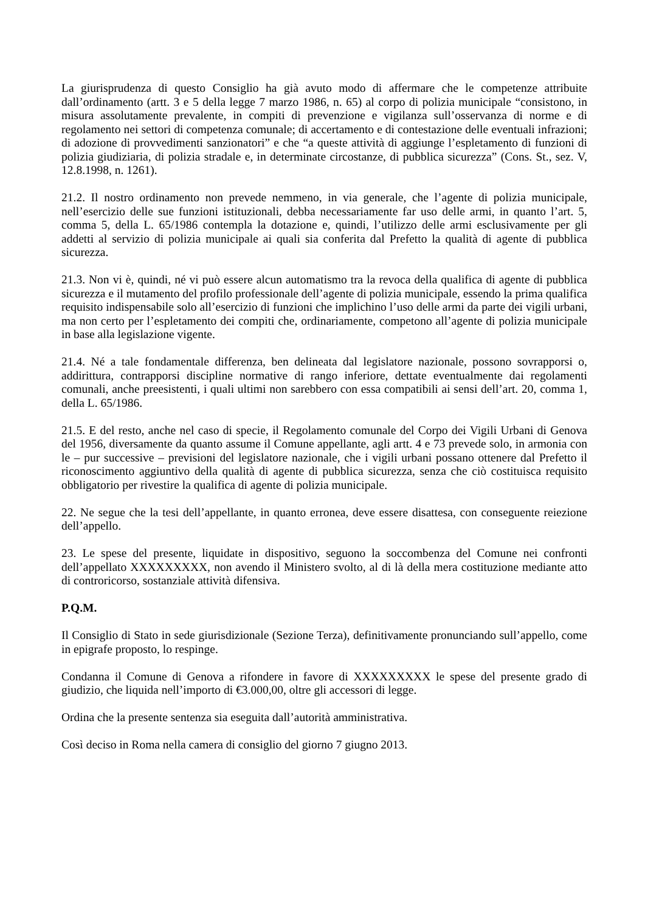La giurisprudenza di questo Consiglio ha già avuto modo di affermare che le competenze attribuite dall’ordinamento (artt. 3 e 5 della legge 7 marzo 1986, n. 65) al corpo di polizia municipale “consistono, in misura assolutamente prevalente, in compiti di prevenzione e vigilanza sull’osservanza di norme e di regolamento nei settori di competenza comunale; di accertamento e di contestazione delle eventuali infrazioni; di adozione di provvedimenti sanzionatori” e che “a queste attività di aggiunge l’espletamento di funzioni di polizia giudiziaria, di polizia stradale e, in determinate circostanze, di pubblica sicurezza” (Cons. St., sez. V, 12.8.1998, n. 1261).
21.2. Il nostro ordinamento non prevede nemmeno, in via generale, che l’agente di polizia municipale, nell’esercizio delle sue funzioni istituzionali, debba necessariamente far uso delle armi, in quanto l’art. 5, comma 5, della L. 65/1986 contempla la dotazione e, quindi, l’utilizzo delle armi esclusivamente per gli addetti al servizio di polizia municipale ai quali sia conferita dal Prefetto la qualità di agente di pubblica sicurezza.
21.3. Non vi è, quindi, né vi può essere alcun automatismo tra la revoca della qualifica di agente di pubblica sicurezza e il mutamento del profilo professionale dell’agente di polizia municipale, essendo la prima qualifica requisito indispensabile solo all’esercizio di funzioni che implichino l’uso delle armi da parte dei vigili urbani, ma non certo per l’espletamento dei compiti che, ordinariamente, competono all’agente di polizia municipale in base alla legislazione vigente.
21.4. Né a tale fondamentale differenza, ben delineata dal legislatore nazionale, possono sovrapporsi o, addirittura, contrapporsi discipline normative di rango inferiore, dettate eventualmente dai regolamenti comunali, anche preesistenti, i quali ultimi non sarebbero con essa compatibili ai sensi dell’art. 20, comma 1, della L. 65/1986.
21.5. E del resto, anche nel caso di specie, il Regolamento comunale del Corpo dei Vigili Urbani di Genova del 1956, diversamente da quanto assume il Comune appellante, agli artt. 4 e 73 prevede solo, in armonia con le – pur successive – previsioni del legislatore nazionale, che i vigili urbani possano ottenere dal Prefetto il riconoscimento aggiuntivo della qualità di agente di pubblica sicurezza, senza che ciò costituisca requisito obbligatorio per rivestire la qualifica di agente di polizia municipale.
22. Ne segue che la tesi dell’appellante, in quanto erronea, deve essere disattesa, con conseguente reiezione dell’appello.
23. Le spese del presente, liquidate in dispositivo, seguono la soccombenza del Comune nei confronti dell’appellato XXXXXXXXX, non avendo il Ministero svolto, al di là della mera costituzione mediante atto di controricorso, sostanziale attività difensiva.
P.Q.M.
Il Consiglio di Stato in sede giurisdizionale (Sezione Terza), definitivamente pronunciando sull’appello, come in epigrafe proposto, lo respinge.
Condanna il Comune di Genova a rifondere in favore di XXXXXXXXX le spese del presente grado di giudizio, che liquida nell’importo di €3.000,00, oltre gli accessori di legge.
Ordina che la presente sentenza sia eseguita dall’autorità amministrativa.
Così deciso in Roma nella camera di consiglio del giorno 7 giugno 2013.